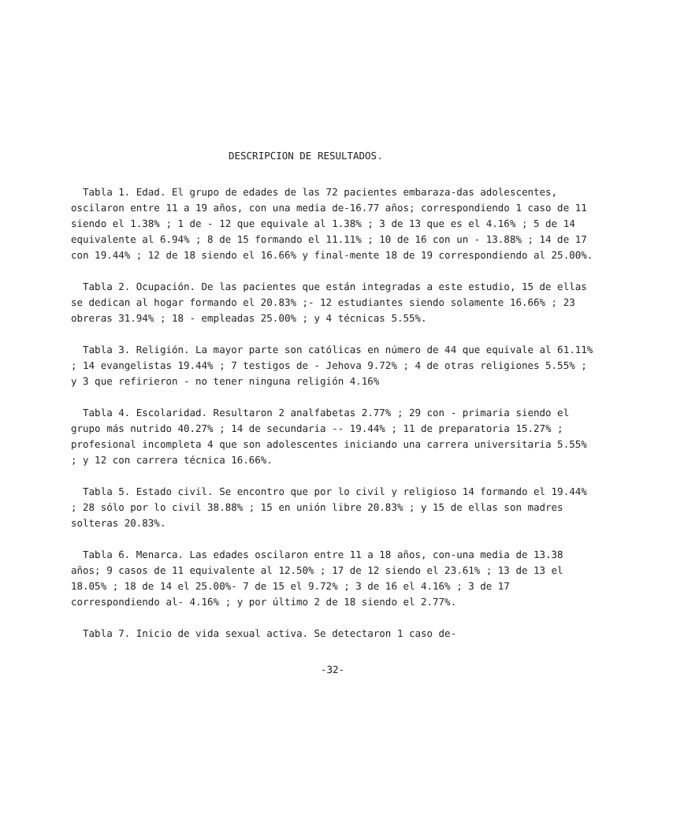DESCRIPCION DE RESULTADOS.
Tabla 1. Edad. El grupo de edades de las 72 pacientes embaraza-das adolescentes, oscilaron entre 11 a 19 años, con una media de-16.77 años; correspondiendo 1 caso de 11 siendo el 1.38% ; 1 de - 12 que equivale al 1.38% ; 3 de 13 que es el 4.16% ; 5 de 14 equivalente al 6.94% ; 8 de 15 formando el 11.11% ; 10 de 16 con un - 13.88% ; 14 de 17 con 19.44% ; 12 de 18 siendo el 16.66% y final-mente 18 de 19 correspondiendo al 25.00%.
Tabla 2. Ocupación. De las pacientes que están integradas a este estudio, 15 de ellas se dedican al hogar formando el 20.83% ;- 12 estudiantes siendo solamente 16.66% ; 23 obreras 31.94% ; 18 - empleadas 25.00% ; y 4 técnicas 5.55%.
Tabla 3. Religión. La mayor parte son católicas en número de 44 que equivale al 61.11% ; 14 evangelistas 19.44% ; 7 testigos de - Jehova 9.72% ; 4 de otras religiones 5.55% ; y 3 que refirieron - no tener ninguna religión 4.16%
Tabla 4. Escolaridad. Resultaron 2 analfabetas 2.77% ; 29 con - primaria siendo el grupo más nutrido 40.27% ; 14 de secundaria -- 19.44% ; 11 de preparatoria 15.27% ; profesional incompleta 4 que son adolescentes iniciando una carrera universitaria 5.55% ; y 12 con carrera técnica 16.66%.
Tabla 5. Estado civil. Se encontro que por lo civil y religioso 14 formando el 19.44% ; 28 sólo por lo civil 38.88% ; 15 en unión libre 20.83% ; y 15 de ellas son madres solteras 20.83%.
Tabla 6. Menarca. Las edades oscilaron entre 11 a 18 años, con-una media de 13.38 años; 9 casos de 11 equivalente al 12.50% ; 17 de 12 siendo el 23.61% ; 13 de 13 el 18.05% ; 18 de 14 el 25.00%- 7 de 15 el 9.72% ; 3 de 16 el 4.16% ; 3 de 17 correspondiendo al- 4.16% ; y por último 2 de 18 siendo el 2.77%.
Tabla 7. Inicio de vida sexual activa. Se detectaron 1 caso de-
-32-